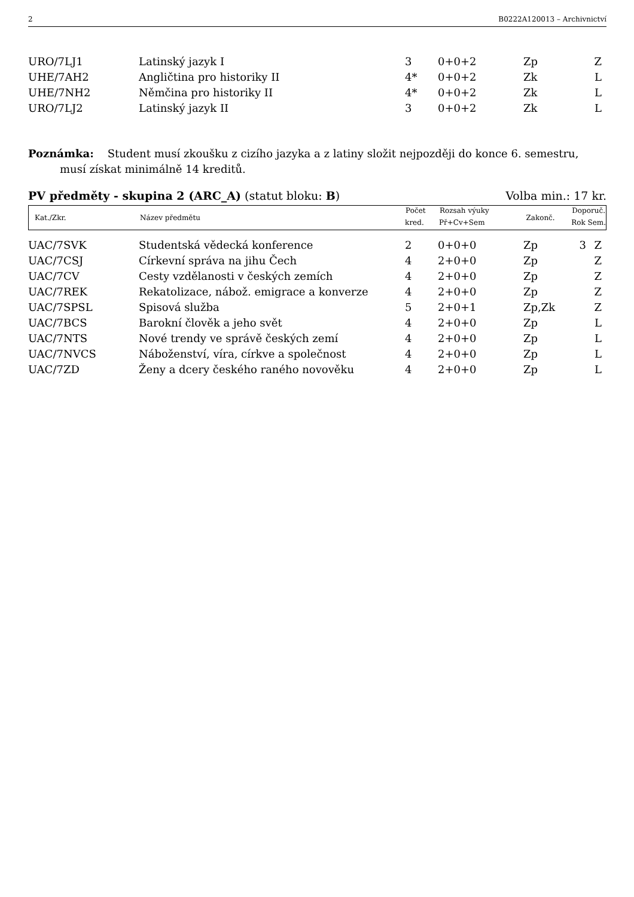2 B0222A120013 – Archivnictví
| URO/7LJ1 | Latinský jazyk I | 3 | 0+0+2 | Zp | | Z |
| UHE/7AH2 | Angličtina pro historiky II | 4* | 0+0+2 | Zk | | L |
| UHE/7NH2 | Němčina pro historiky II | 4* | 0+0+2 | Zk | | L |
| URO/7LJ2 | Latinský jazyk II | 3 | 0+0+2 | Zk | | L |
Poznámka: Student musí zkoušku z cizího jazyka a z latiny složit nejpozději do konce 6. semestru,
musí získat minimálně 14 kreditů.
PV předměty - skupina 2 (ARC_A) (statut bloku: B) Volba min.: 17 kr.
| Kat./Zkr. | Název předmětu | Počet | Rozsah výuky | Zakonč. | Doporuč. | |
| --- | --- | --- | --- | --- | --- | --- |
| | | kred. | Př+Cv+Sem | | Rok | Sem. |
| UAC/7SVK | Studentská vědecká konference | 2 | 0+0+0 | Zp | 3 | Z |
| UAC/7CSJ | Církevní správa na jihu Čech | 4 | 2+0+0 | Zp | | Z |
| UAC/7CV | Cesty vzdělanosti v českých zemích | 4 | 2+0+0 | Zp | | Z |
| UAC/7REK | Rekatolizace, nábož. emigrace a konverze | 4 | 2+0+0 | Zp | | Z |
| UAC/7SPSL | Spisová služba | 5 | 2+0+1 | Zp,Zk | | Z |
| UAC/7BCS | Barokní člověk a jeho svět | 4 | 2+0+0 | Zp | | L |
| UAC/7NTS | Nové trendy ve správě českých zemí | 4 | 2+0+0 | Zp | | L |
| UAC/7NVCS | Náboženství, víra, církve a společnost | 4 | 2+0+0 | Zp | | L |
| UAC/7ZD | Ženy a dcery českého raného novověku | 4 | 2+0+0 | Zp | | L |